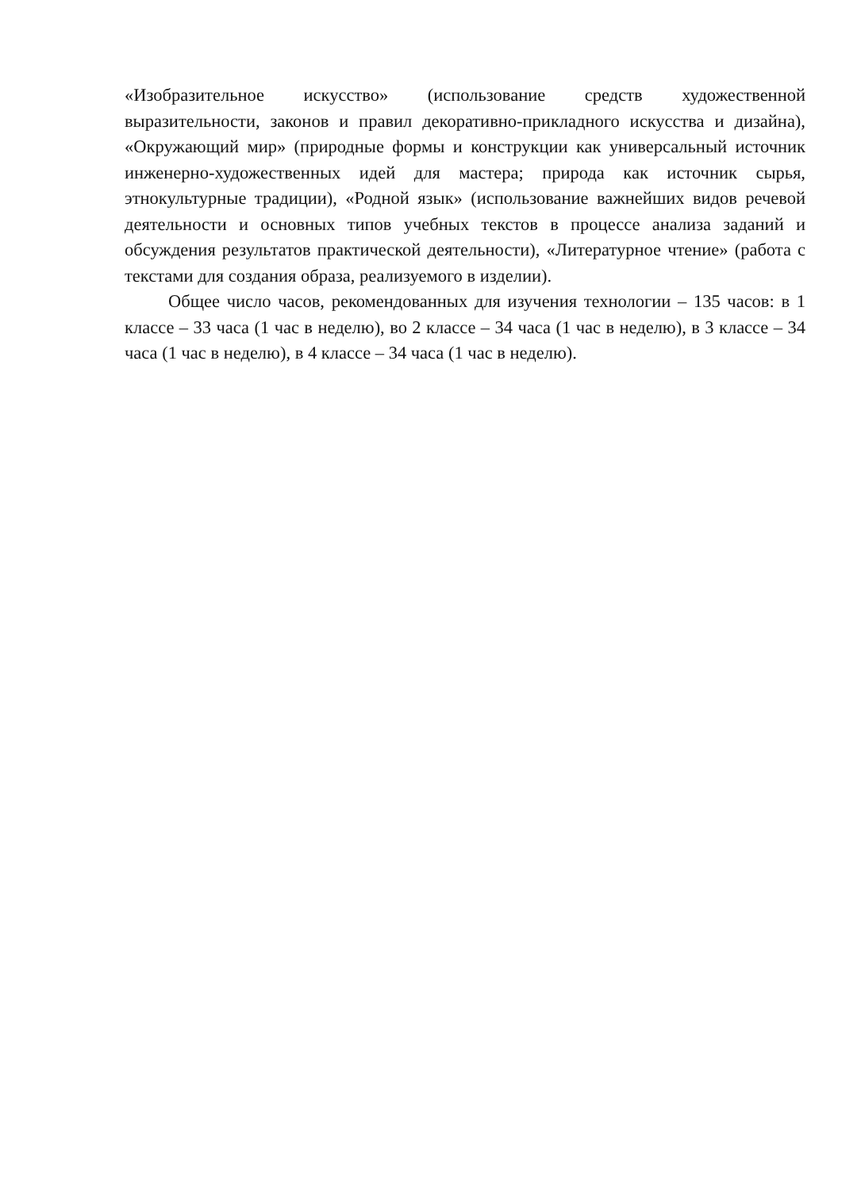«Изобразительное искусство» (использование средств художественной выразительности, законов и правил декоративно-прикладного искусства и дизайна), «Окружающий мир» (природные формы и конструкции как универсальный источник инженерно-художественных идей для мастера; природа как источник сырья, этнокультурные традиции), «Родной язык» (использование важнейших видов речевой деятельности и основных типов учебных текстов в процессе анализа заданий и обсуждения результатов практической деятельности), «Литературное чтение» (работа с текстами для создания образа, реализуемого в изделии).
Общее число часов, рекомендованных для изучения технологии – 135 часов: в 1 классе – 33 часа (1 час в неделю), во 2 классе – 34 часа (1 час в неделю), в 3 классе – 34 часа (1 час в неделю), в 4 классе – 34 часа (1 час в неделю).